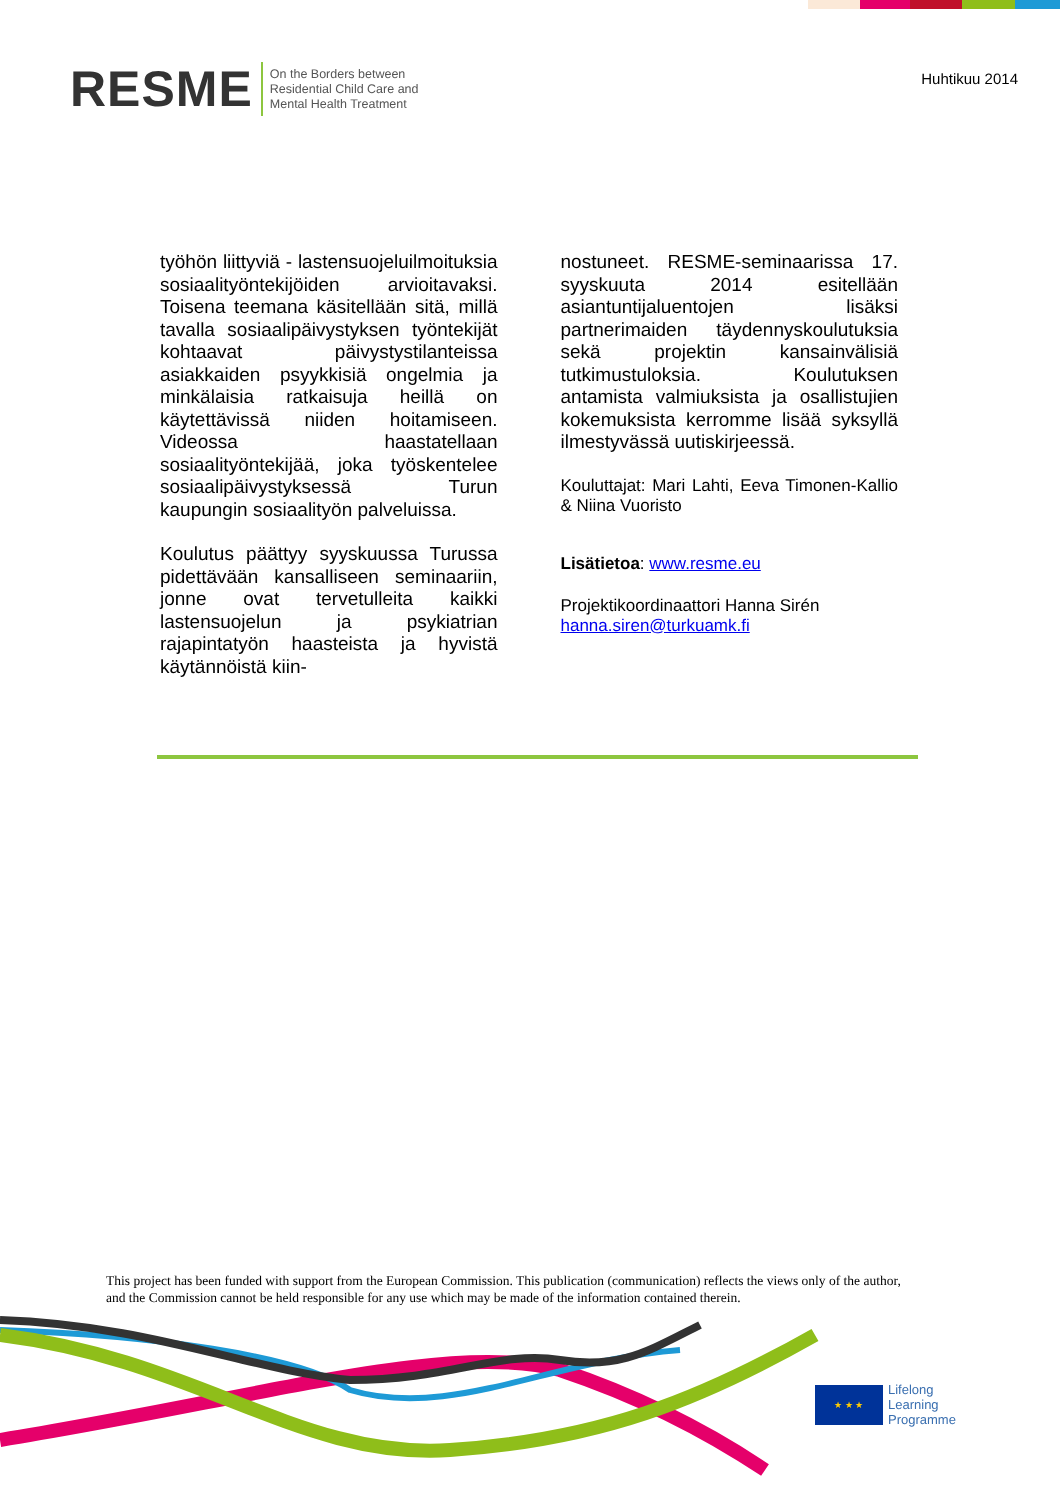RESME
On the Borders between
Residential Child Care and
Mental Health Treatment
Huhtikuu 2014
työhön liittyviä - lastensuojeluilmoituksia sosiaalityöntekijöiden arvioitavaksi. Toisena teemana käsitellään sitä, millä tavalla sosiaalipäivystyksen työntekijät kohtaavat päivystystilanteissa asiakkaiden psyykkisiä ongelmia ja minkälaisia ratkaisuja heillä on käytettävissä niiden hoitamiseen. Videossa haastatellaan sosiaalityöntekijää, joka työskentelee sosiaalipäivystyksessä Turun kaupungin sosiaalityön palveluissa.
Koulutus päättyy syyskuussa Turussa pidettävään kansalliseen seminaariin, jonne ovat tervetulleita kaikki lastensuojelun ja psykiatrian rajapintatyön haasteista ja hyvistä käytännöistä kiin-
nostuneet. RESME-seminaarissa 17. syyskuuta 2014 esitellään asiantuntijaluentojen lisäksi partnerimaiden täydennyskoulutuksia sekä projektin kansainvälisiä tutkimustuloksia. Koulutuksen antamista valmiuksista ja osallistujien kokemuksista kerromme lisää syksyllä ilmestyvässä uutiskirjeessä.
Kouluttajat: Mari Lahti, Eeva Timonen-Kallio & Niina Vuoristo
Lisätietoa: www.resme.eu
Projektikoordinaattori Hanna Sirén
hanna.siren@turkuamk.fi
This project has been funded with support from the European Commission. This publication (communication) reflects the views only of the author,
and the Commission cannot be held responsible for any use which may be made of the information contained therein.
★ ★ ★
Lifelong
Learning
Programme